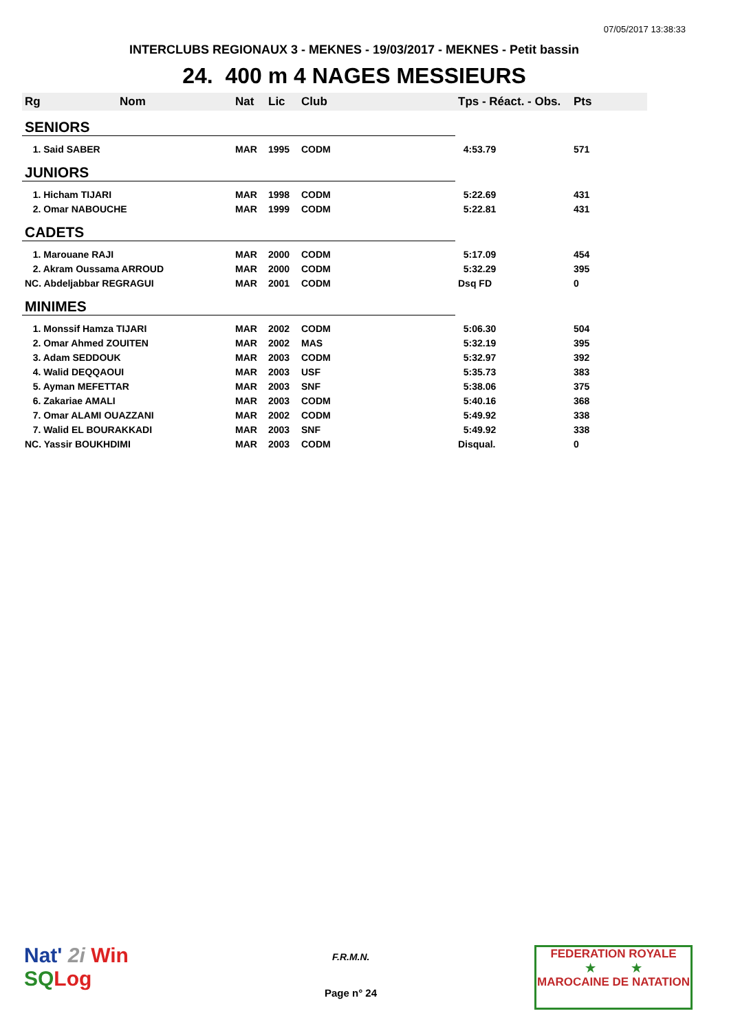07/05/2017 13:38:33
INTERCLUBS REGIONAUX 3 - MEKNES - 19/03/2017 - MEKNES - Petit bassin
24. 400 m 4 NAGES MESSIEURS
| Rg | Nom | Nat | Lic | Club | Tps - Réact. - Obs. | Pts |
| --- | --- | --- | --- | --- | --- | --- |
| SENIORS | | | | | | |
| 1. Said SABER | | MAR | 1995 | CODM | 4:53.79 | 571 |
| JUNIORS | | | | | | |
| 1. Hicham TIJARI | | MAR | 1998 | CODM | 5:22.69 | 431 |
| 2. Omar NABOUCHE | | MAR | 1999 | CODM | 5:22.81 | 431 |
| CADETS | | | | | | |
| 1. Marouane RAJI | | MAR | 2000 | CODM | 5:17.09 | 454 |
| 2. Akram Oussama ARROUD | | MAR | 2000 | CODM | 5:32.29 | 395 |
| NC. Abdeljabbar REGRAGUI | | MAR | 2001 | CODM | Dsq FD | 0 |
| MINIMES | | | | | | |
| 1. Monssif Hamza TIJARI | | MAR | 2002 | CODM | 5:06.30 | 504 |
| 2. Omar Ahmed ZOUITEN | | MAR | 2002 | MAS | 5:32.19 | 395 |
| 3. Adam SEDDOUK | | MAR | 2003 | CODM | 5:32.97 | 392 |
| 4. Walid DEQQAOUI | | MAR | 2003 | USF | 5:35.73 | 383 |
| 5. Ayman MEFETTAR | | MAR | 2003 | SNF | 5:38.06 | 375 |
| 6. Zakariae AMALI | | MAR | 2003 | CODM | 5:40.16 | 368 |
| 7. Omar ALAMI OUAZZANI | | MAR | 2002 | CODM | 5:49.92 | 338 |
| 7. Walid EL BOURAKKADI | | MAR | 2003 | SNF | 5:49.92 | 338 |
| NC. Yassir BOUKHDIMI | | MAR | 2003 | CODM | Disqual. | 0 |
Nat' 2i Win
SQ Log
F.R.M.N.
Page n° 24
FEDERATION ROYALE
★ ★
MAROCAINE DE NATATION